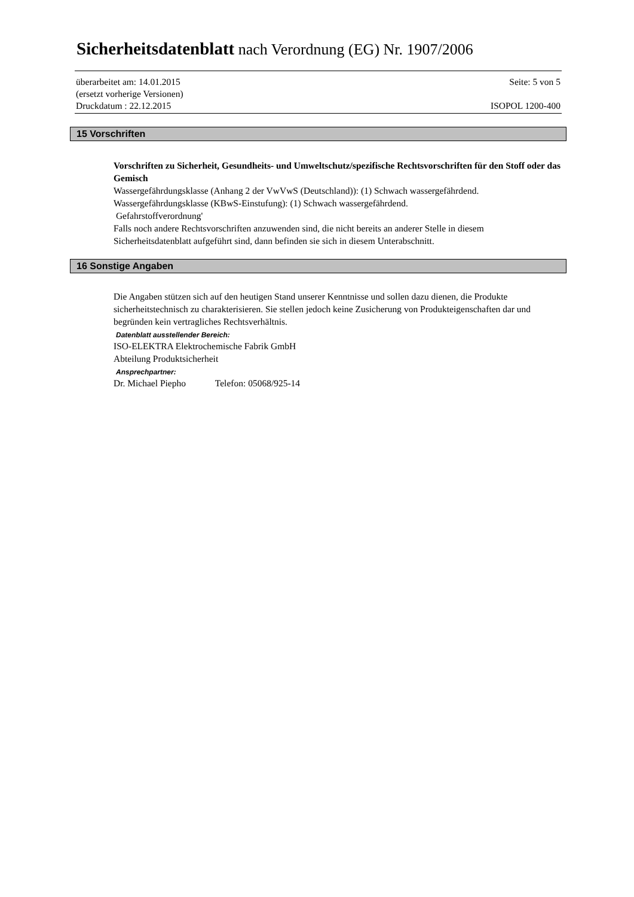Sicherheitsdatenblatt nach Verordnung (EG) Nr. 1907/2006
überarbeitet am: 14.01.2015 Seite: 5 von 5
(ersetzt vorherige Versionen)
Druckdatum : 22.12.2015 ISOPOL 1200-400
15 Vorschriften
Vorschriften zu Sicherheit, Gesundheits- und Umweltschutz/spezifische Rechtsvorschriften für den Stoff oder das Gemisch
Wassergefährdungsklasse (Anhang 2 der VwVwS (Deutschland)): (1) Schwach wassergefährdend.
Wassergefährdungsklasse (KBwS-Einstufung): (1) Schwach wassergefährdend.
Gefahrstoffverordnung'
Falls noch andere Rechtsvorschriften anzuwenden sind, die nicht bereits an anderer Stelle in diesem Sicherheitsdatenblatt aufgeführt sind, dann befinden sie sich in diesem Unterabschnitt.
16 Sonstige Angaben
Die Angaben stützen sich auf den heutigen Stand unserer Kenntnisse und sollen dazu dienen, die Produkte sicherheitstechnisch zu charakterisieren. Sie stellen jedoch keine Zusicherung von Produkteigenschaften dar und begründen kein vertragliches Rechtsverhältnis.
Datenblatt ausstellender Bereich:
ISO-ELEKTRA Elektrochemische Fabrik GmbH
Abteilung Produktsicherheit
Ansprechpartner:
Dr. Michael Piepho Telefon: 05068/925-14